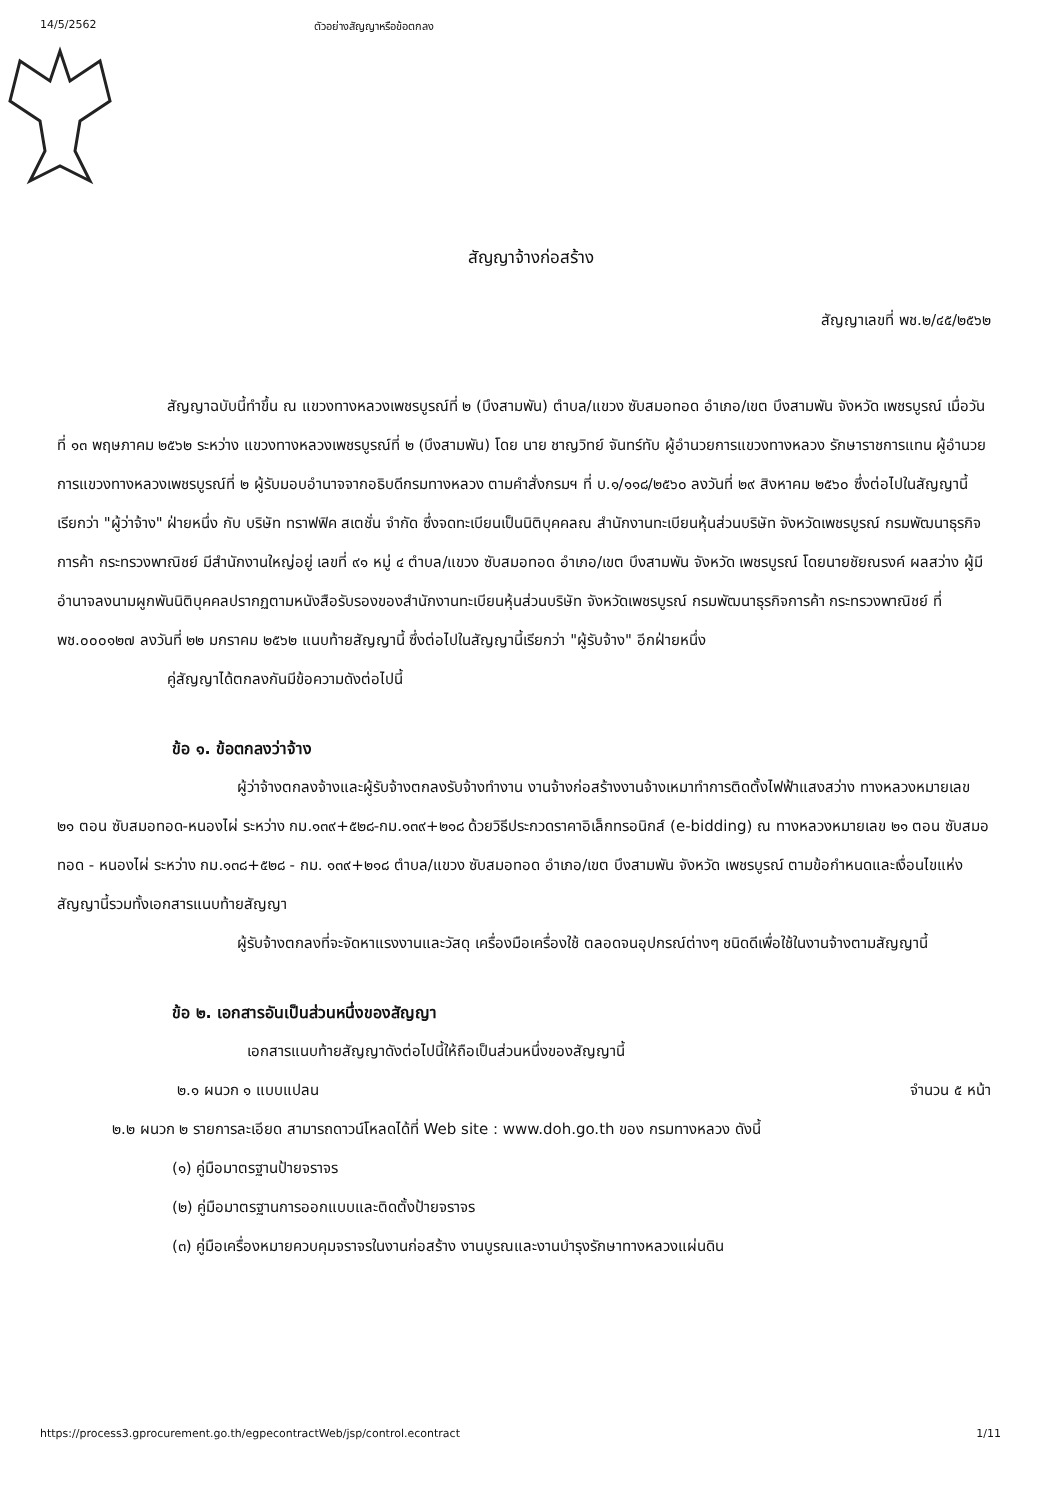14/5/2562 ตัวอย่างสัญญาหรือข้อตกลง
สัญญาจ้างก่อสร้าง
สัญญาเลขที่ พช.๒/๔๕/๒๕๖๒
สัญญาฉบับนี้ทำขึ้น ณ แขวงทางหลวงเพชรบูรณ์ที่ ๒ (บึงสามพัน) ตำบล/แขวง ซับสมอทอด อำเภอ/เขต บึงสามพัน จังหวัด เพชรบูรณ์ เมื่อวันที่ ๑๓ พฤษภาคม ๒๕๖๒ ระหว่าง แขวงทางหลวงเพชรบูรณ์ที่ ๒ (บึงสามพัน) โดย นาย ชาญวิทย์ จันทร์ทับ ผู้อำนวยการแขวงทางหลวง รักษาราชการแทน ผู้อำนวยการแขวงทางหลวงเพชรบูรณ์ที่ ๒ ผู้รับมอบอำนาจจากอธิบดีกรมทางหลวง ตามคำสั่งกรมฯ ที่ บ.๑/๑๑๘/๒๕๖๐ ลงวันที่ ๒๙ สิงหาคม ๒๕๖๐ ซึ่งต่อไปในสัญญานี้เรียกว่า "ผู้ว่าจ้าง" ฝ่ายหนึ่ง กับ บริษัท ทราฟฟิค สเตชั่น จำกัด ซึ่งจดทะเบียนเป็นนิติบุคคลณ สำนักงานทะเบียนหุ้นส่วนบริษัท จังหวัดเพชรบูรณ์ กรมพัฒนาธุรกิจการค้า กระทรวงพาณิชย์ มีสำนักงานใหญ่อยู่ เลขที่ ๙๑ หมู่ ๔ ตำบล/แขวง ซับสมอทอด อำเภอ/เขต บึงสามพัน จังหวัด เพชรบูรณ์ โดยนายชัยณรงค์ ผลสว่าง ผู้มีอำนาจลงนามผูกพันนิติบุคคลปรากฏตามหนังสือรับรองของสำนักงานทะเบียนหุ้นส่วนบริษัท จังหวัดเพชรบูรณ์ กรมพัฒนาธุรกิจการค้า กระทรวงพาณิชย์ ที่ พช.๐๐๐๑๒๗ ลงวันที่ ๒๒ มกราคม ๒๕๖๒ แนบท้ายสัญญานี้ ซึ่งต่อไปในสัญญานี้เรียกว่า "ผู้รับจ้าง" อีกฝ่ายหนึ่ง
คู่สัญญาได้ตกลงกันมีข้อความดังต่อไปนี้
ข้อ ๑. ข้อตกลงว่าจ้าง
ผู้ว่าจ้างตกลงจ้างและผู้รับจ้างตกลงรับจ้างทำงาน งานจ้างก่อสร้างงานจ้างเหมาทำการติดตั้งไฟฟ้าแสงสว่าง ทางหลวงหมายเลข ๒๑ ตอน ซับสมอทอด-หนองไผ่ ระหว่าง กม.๑๓๙+๕๒๘-กม.๑๓๙+๒๑๘ ด้วยวิธีประกวดราคาอิเล็กทรอนิกส์ (e-bidding) ณ ทางหลวงหมายเลข ๒๑ ตอน ซับสมอทอด - หนองไผ่ ระหว่าง กม.๑๓๘+๕๒๘ - กม. ๑๓๙+๒๑๘ ตำบล/แขวง ซับสมอทอด อำเภอ/เขต บึงสามพัน จังหวัด เพชรบูรณ์ ตามข้อกำหนดและเงื่อนไขแห่งสัญญานี้รวมทั้งเอกสารแนบท้ายสัญญา
ผู้รับจ้างตกลงที่จะจัดหาแรงงานและวัสดุ เครื่องมือเครื่องใช้ ตลอดจนอุปกรณ์ต่างๆ ชนิดดีเพื่อใช้ในงานจ้างตามสัญญานี้
ข้อ ๒. เอกสารอันเป็นส่วนหนึ่งของสัญญา
เอกสารแนบท้ายสัญญาดังต่อไปนี้ให้ถือเป็นส่วนหนึ่งของสัญญานี้
๒.๑ ผนวก ๑ แบบแปลน จำนวน ๕ หน้า
๒.๒ ผนวก ๒ รายการละเอียด สามารถดาวน์โหลดได้ที่ Web site : www.doh.go.th ของ กรมทางหลวง ดังนี้
(๑) คู่มือมาตรฐานป้ายจราจร
(๒) คู่มือมาตรฐานการออกแบบและติดตั้งป้ายจราจร
(๓) คู่มือเครื่องหมายควบคุมจราจรในงานก่อสร้าง งานบูรณและงานบำรุงรักษาทางหลวงแผ่นดิน
https://process3.gprocurement.go.th/egpecontractWeb/jsp/control.econtract 1/11